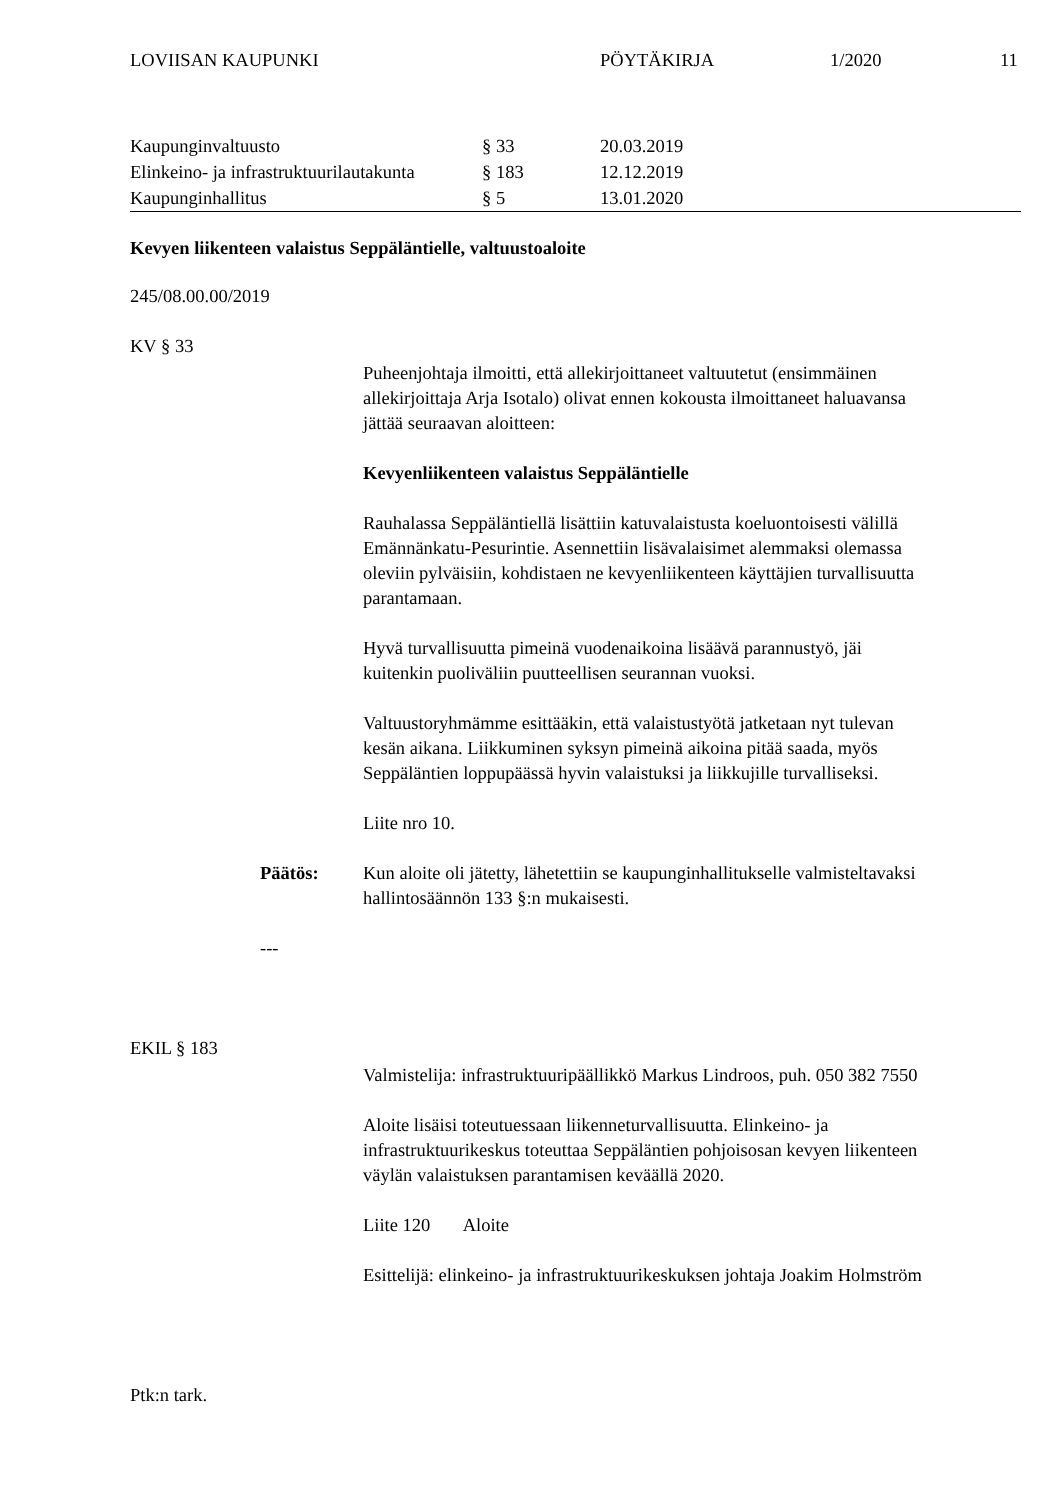LOVIISAN KAUPUNKI PÖYTÄKIRJA 1/2020 11
| Kaupunginvaltuusto | § 33 | 20.03.2019 |
| Elinkeino- ja infrastruktuurilautakunta | § 183 | 12.12.2019 |
| Kaupunginhallitus | § 5 | 13.01.2020 |
Kevyen liikenteen valaistus Seppäläntielle, valtuustoaloite
245/08.00.00/2019
KV § 33
Puheenjohtaja ilmoitti, että allekirjoittaneet valtuutetut (ensimmäinen allekirjoittaja Arja Isotalo) olivat ennen kokousta ilmoittaneet haluavansa jättää seuraavan aloitteen:
Kevyenliikenteen valaistus Seppäläntielle
Rauhalassa Seppäläntiellä lisättiin katuvalaistusta koeluontoisesti välillä Emännänkatu-Pesurintie. Asennettiin lisävalaisimet alemmaksi olemassa oleviin pylväisiin, kohdistaen ne kevyenliikenteen käyttäjien turvallisuutta parantamaan.
Hyvä turvallisuutta pimeinä vuodenaikoina lisäävä parannustyö, jäi kuitenkin puoliväliin puutteellisen seurannan vuoksi.
Valtuustoryhmämme esittääkin, että valaistustyötä jatketaan nyt tulevan kesän aikana. Liikkuminen syksyn pimeinä aikoina pitää saada, myös Seppäläntien loppupäässä hyvin valaistuksi ja liikkujille turvalliseksi.
Liite nro 10.
Päätös: Kun aloite oli jätetty, lähetettiin se kaupunginhallitukselle valmisteltavaksi hallintosäännön 133 §:n mukaisesti.
---
EKIL § 183
Valmistelija: infrastruktuuripäällikkö Markus Lindroos, puh. 050 382 7550
Aloite lisäisi toteutuessaan liikenneturvallisuutta. Elinkeino- ja infrastruktuurikeskus toteuttaa Seppäläntien pohjoisosan kevyen liikenteen väylän valaistuksen parantamisen keväällä 2020.
Liite 120 Aloite
Esittelijä: elinkeino- ja infrastruktuurikeskuksen johtaja Joakim Holmström
Ptk:n tark.